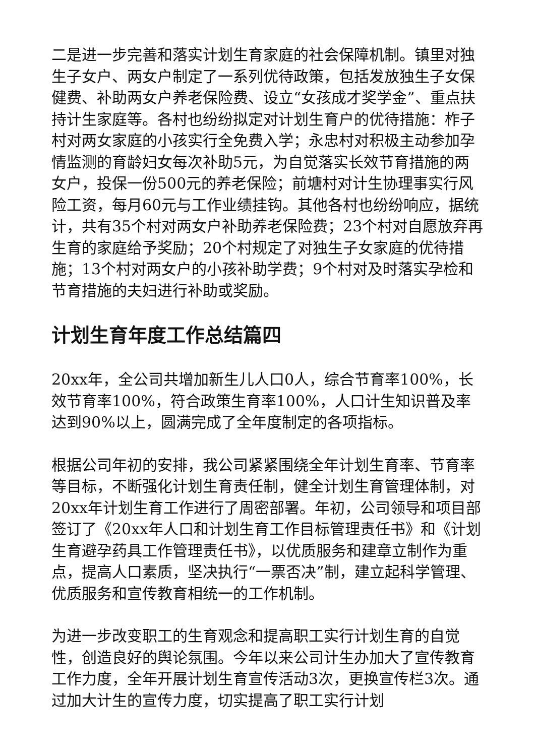二是进一步完善和落实计划生育家庭的社会保障机制。镇里对独生子女户、两女户制定了一系列优待政策，包括发放独生子女保健费、补助两女户养老保险费、设立“女孩成才奖学金”、重点扶持计生家庭等。各村也纷纷拟定对计划生育户的优待措施：柞子村对两女家庭的小孩实行全免费入学；永忠村对积极主动参加孕情监测的育龄妇女每次补助5元，为自觉落实长效节育措施的两女户，投保一份500元的养老保险；前塘村对计生协理事实行风险工资，每月60元与工作业绩挂钩。其他各村也纷纷响应，据统计，共有35个村对两女户补助养老保险费；23个村对自愿放弃再生育的家庭给予奖励；20个村规定了对独生子女家庭的优待措施；13个村对两女户的小孩补助学费；9个村对及时落实孕检和节育措施的夫妇进行补助或奖励。
计划生育年度工作总结篇四
20xx年，全公司共增加新生儿人口0人，综合节育率100%，长效节育率100%，符合政策生育率100%，人口计生知识普及率达到90%以上，圆满完成了全年度制定的各项指标。
根据公司年初的安排，我公司紧紧围绕全年计划生育率、节育率等目标，不断强化计划生育责任制，健全计划生育管理体制，对20xx年计划生育工作进行了周密部署。年初，公司领导和项目部签订了《20xx年人口和计划生育工作目标管理责任书》和《计划生育避孕药具工作管理责任书》，以优质服务和建章立制作为重点，提高人口素质，坚决执行“一票否决”制，建立起科学管理、优质服务和宣传教育相统一的工作机制。
为进一步改变职工的生育观念和提高职工实行计划生育的自觉性，创造良好的舆论氛围。今年以来公司计生办加大了宣传教育工作力度，全年开展计划生育宣传活动3次，更换宣传栏3次。通过加大计生的宣传力度，切实提高了职工实行计划